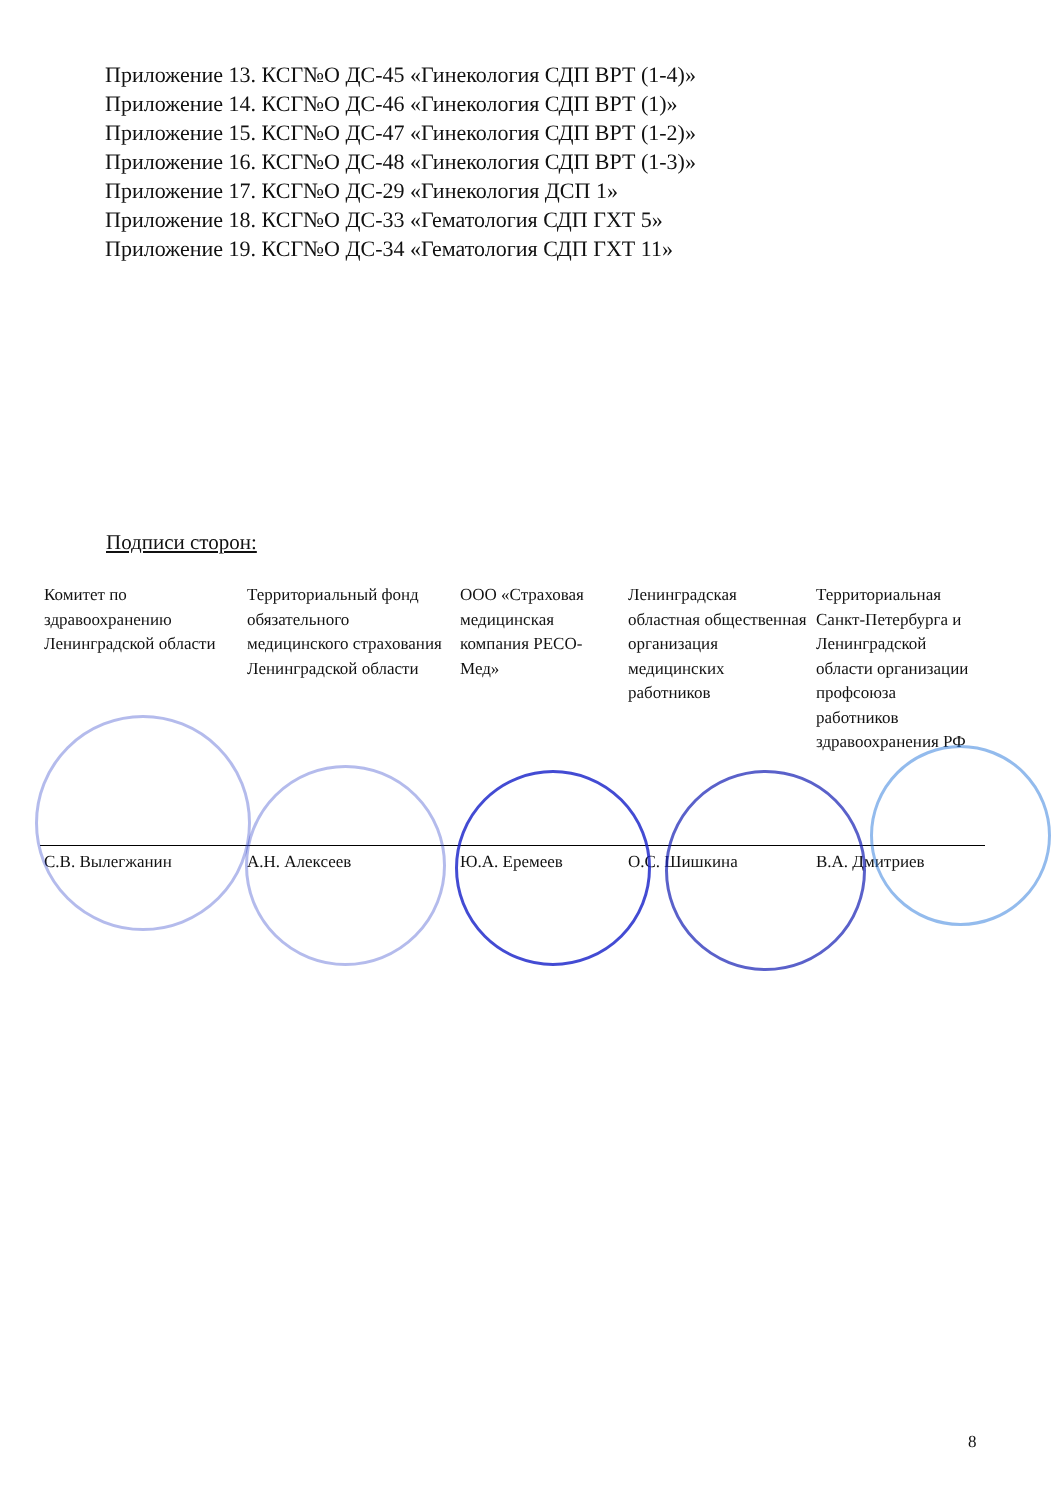Приложение 13. КСГ№О ДС-45 «Гинекология СДП ВРТ (1-4)»
Приложение 14. КСГ№О ДС-46 «Гинекология СДП ВРТ (1)»
Приложение 15. КСГ№О ДС-47 «Гинекология СДП ВРТ (1-2)»
Приложение 16. КСГ№О ДС-48 «Гинекология СДП ВРТ (1-3)»
Приложение 17. КСГ№О ДС-29 «Гинекология ДСП 1»
Приложение 18. КСГ№О ДС-33 «Гематология СДП ГХТ 5»
Приложение 19. КСГ№О ДС-34 «Гематология СДП ГХТ 11»
Подписи сторон:
| Комитет по здравоохранению Ленинградской области | Территориальный фонд обязательного медицинского страхования Ленинградской области | ООО «Страховая медицинская компания РЕСО-Мед» | Ленинградская областная общественная организация медицинских работников | Территориальная Санкт-Петербурга и Ленинградской области организации профсоюза работников здравоохранения РФ |
| С.В. Вылегжанин | А.Н. Алексеев | Ю.А. Еремеев | О.С. Шишкина | В.А. Дмитриев |
8